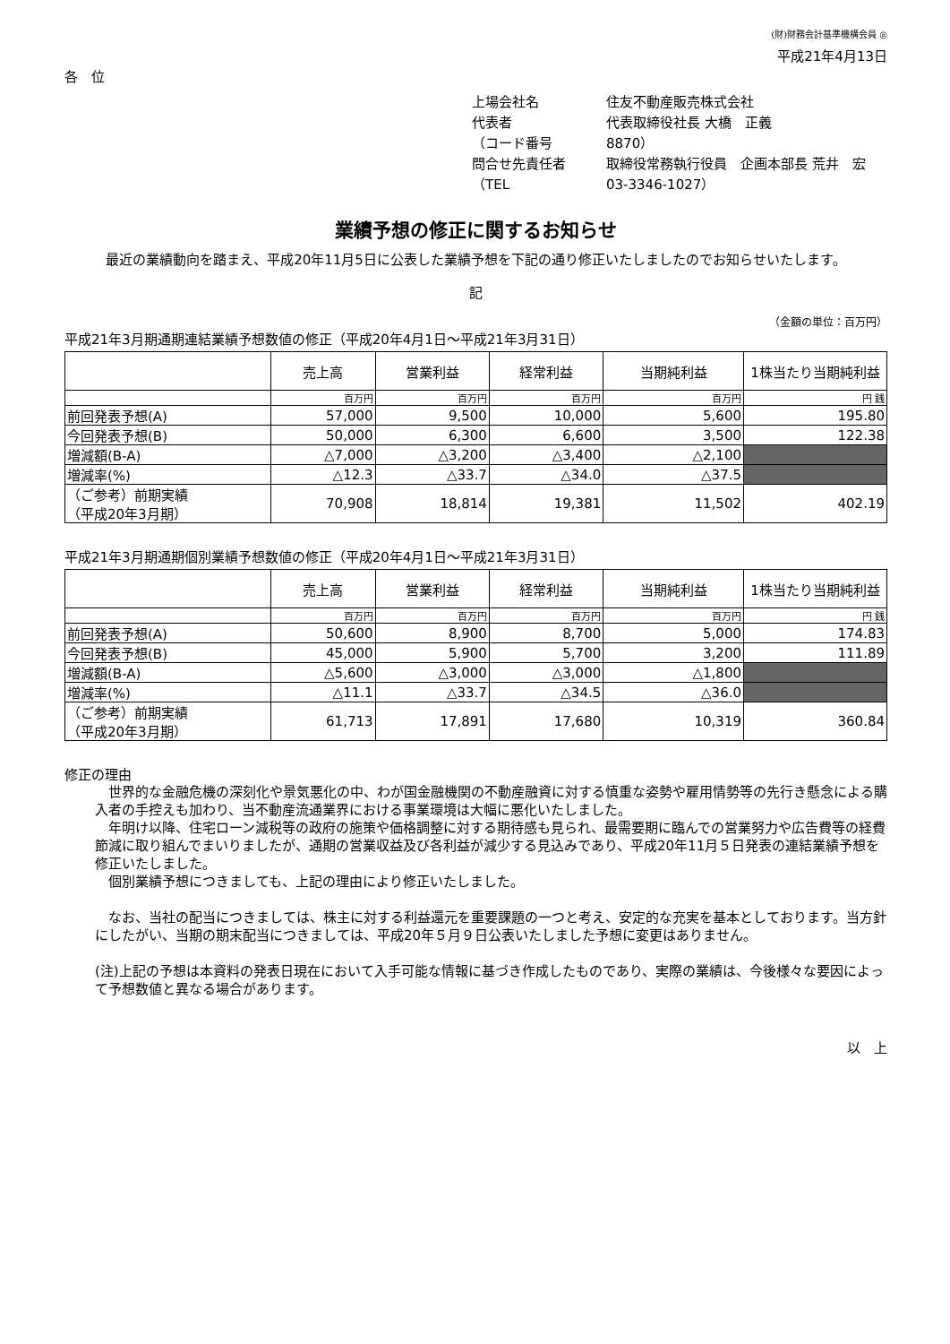(財)財務会計基準機構会員 ◎
平成21年4月13日
各　位
上場会社名 住友不動産販売株式会社 代表者 代表取締役社長 大橋　正義 （コード番号 8870） 問合せ先責任者 取締役常務執行役員　企画本部長 荒井　宏 （TEL 03-3346-1027）
業績予想の修正に関するお知らせ
最近の業績動向を踏まえ、平成20年11月5日に公表した業績予想を下記の通り修正いたしましたのでお知らせいたします。
記
（金額の単位：百万円）
平成21年3月期通期連結業績予想数値の修正（平成20年4月1日～平成21年3月31日）
| | 売上高 | 営業利益 | 経常利益 | 当期純利益 | 1株当たり当期純利益 |
| --- | --- | --- | --- | --- | --- |
| | 百万円 | 百万円 | 百万円 | 百万円 | 円 銭 |
| 前回発表予想(A) | 57,000 | 9,500 | 10,000 | 5,600 | 195.80 |
| 今回発表予想(B) | 50,000 | 6,300 | 6,600 | 3,500 | 122.38 |
| 増減額(B-A) | △7,000 | △3,200 | △3,400 | △2,100 | |
| 増減率(%) | △12.3 | △33.7 | △34.0 | △37.5 | |
| （ご参考）前期実績 （平成20年3月期） | 70,908 | 18,814 | 19,381 | 11,502 | 402.19 |
平成21年3月期通期個別業績予想数値の修正（平成20年4月1日～平成21年3月31日）
| | 売上高 | 営業利益 | 経常利益 | 当期純利益 | 1株当たり当期純利益 |
| --- | --- | --- | --- | --- | --- |
| | 百万円 | 百万円 | 百万円 | 百万円 | 円 銭 |
| 前回発表予想(A) | 50,600 | 8,900 | 8,700 | 5,000 | 174.83 |
| 今回発表予想(B) | 45,000 | 5,900 | 5,700 | 3,200 | 111.89 |
| 増減額(B-A) | △5,600 | △3,000 | △3,000 | △1,800 | |
| 増減率(%) | △11.1 | △33.7 | △34.5 | △36.0 | |
| （ご参考）前期実績 （平成20年3月期） | 61,713 | 17,891 | 17,680 | 10,319 | 360.84 |
修正の理由
　世界的な金融危機の深刻化や景気悪化の中、わが国金融機関の不動産融資に対する慎重な姿勢や雇用情勢等の先行き懸念による購入者の手控えも加わり、当不動産流通業界における事業環境は大幅に悪化いたしました。
　年明け以降、住宅ローン減税等の政府の施策や価格調整に対する期待感も見られ、最需要期に臨んでの営業努力や広告費等の経費節減に取り組んでまいりましたが、通期の営業収益及び各利益が減少する見込みであり、平成20年11月５日発表の連結業績予想を修正いたしました。
　個別業績予想につきましても、上記の理由により修正いたしました。
　なお、当社の配当につきましては、株主に対する利益還元を重要課題の一つと考え、安定的な充実を基本としております。当方針にしたがい、当期の期末配当につきましては、平成20年５月９日公表いたしました予想に変更はありません。
(注)上記の予想は本資料の発表日現在において入手可能な情報に基づき作成したものであり、実際の業績は、今後様々な要因によって予想数値と異なる場合があります。
以　上